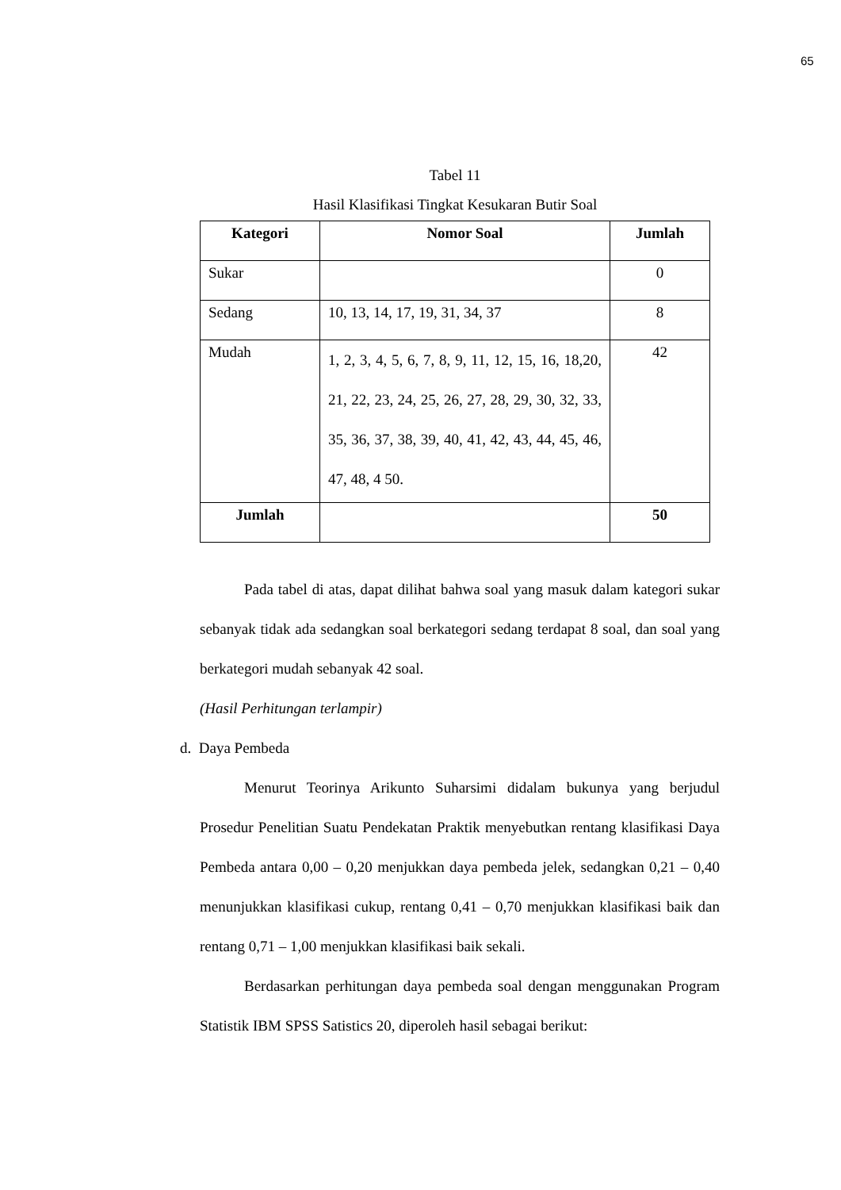65
Tabel 11
Hasil Klasifikasi Tingkat Kesukaran Butir Soal
| Kategori | Nomor Soal | Jumlah |
| --- | --- | --- |
| Sukar | | 0 |
| Sedang | 10, 13, 14, 17, 19, 31, 34, 37 | 8 |
| Mudah | 1, 2, 3, 4, 5, 6, 7, 8, 9, 11, 12, 15, 16, 18,20, 21, 22, 23, 24, 25, 26, 27, 28, 29, 30, 32, 33, 35, 36, 37, 38, 39, 40, 41, 42, 43, 44, 45, 46, 47, 48, 4 50. | 42 |
| Jumlah | | 50 |
Pada tabel di atas, dapat dilihat bahwa soal yang masuk dalam kategori sukar sebanyak tidak ada sedangkan soal berkategori sedang terdapat 8 soal, dan soal yang berkategori mudah sebanyak 42 soal.
(Hasil Perhitungan terlampir)
d. Daya Pembeda
Menurut Teorinya Arikunto Suharsimi didalam bukunya yang berjudul Prosedur Penelitian Suatu Pendekatan Praktik menyebutkan rentang klasifikasi Daya Pembeda antara 0,00 – 0,20 menjukkan daya pembeda jelek, sedangkan 0,21 – 0,40 menunjukkan klasifikasi cukup, rentang 0,41 – 0,70 menjukkan klasifikasi baik dan rentang 0,71 – 1,00 menjukkan klasifikasi baik sekali.
Berdasarkan perhitungan daya pembeda soal dengan menggunakan Program Statistik IBM SPSS Satistics 20, diperoleh hasil sebagai berikut: